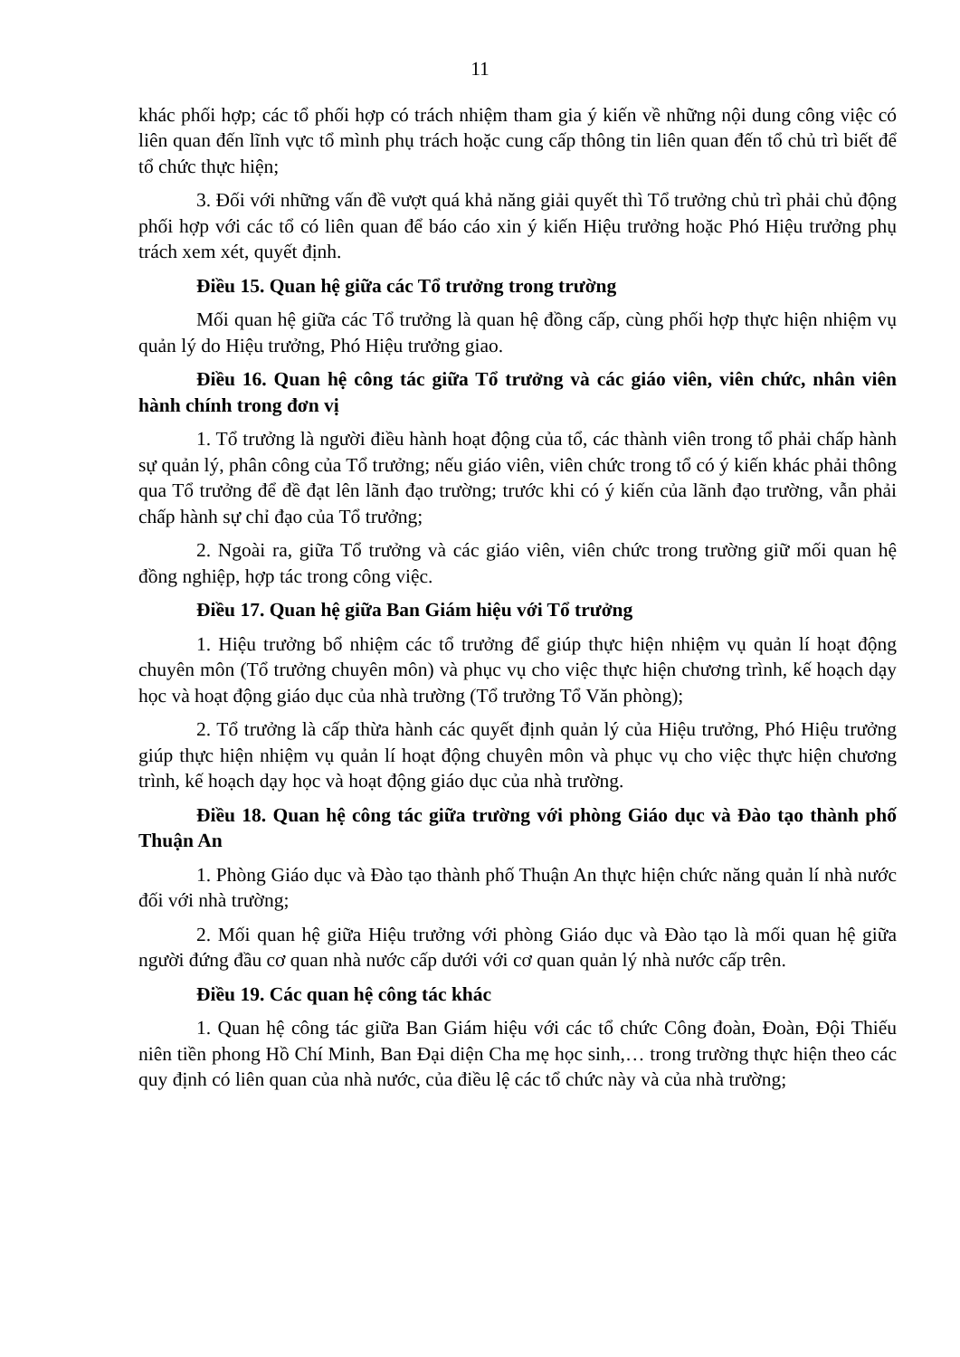11
khác phối hợp; các tổ phối hợp có trách nhiệm tham gia ý kiến về những nội dung công việc có liên quan đến lĩnh vực tổ mình phụ trách hoặc cung cấp thông tin liên quan đến tổ chủ trì biết để tổ chức thực hiện;
3. Đối với những vấn đề vượt quá khả năng giải quyết thì Tổ trưởng chủ trì phải chủ động phối hợp với các tổ có liên quan để báo cáo xin ý kiến Hiệu trưởng hoặc Phó Hiệu trưởng phụ trách xem xét, quyết định.
Điều 15. Quan hệ giữa các Tổ trưởng trong trường
Mối quan hệ giữa các Tổ trưởng là quan hệ đồng cấp, cùng phối hợp thực hiện nhiệm vụ quản lý do Hiệu trưởng, Phó Hiệu trưởng giao.
Điều 16. Quan hệ công tác giữa Tổ trưởng và các giáo viên, viên chức, nhân viên hành chính trong đơn vị
1. Tổ trưởng là người điều hành hoạt động của tổ, các thành viên trong tổ phải chấp hành sự quản lý, phân công của Tổ trưởng; nếu giáo viên, viên chức trong tổ có ý kiến khác phải thông qua Tổ trưởng để đề đạt lên lãnh đạo trường; trước khi có ý kiến của lãnh đạo trường, vẫn phải chấp hành sự chỉ đạo của Tổ trưởng;
2. Ngoài ra, giữa Tổ trưởng và các giáo viên, viên chức trong trường giữ mối quan hệ đồng nghiệp, hợp tác trong công việc.
Điều 17. Quan hệ giữa Ban Giám hiệu với Tổ trưởng
1. Hiệu trưởng bổ nhiệm các tổ trưởng để giúp thực hiện nhiệm vụ quản lí hoạt động chuyên môn (Tổ trưởng chuyên môn) và phục vụ cho việc thực hiện chương trình, kế hoạch dạy học và hoạt động giáo dục của nhà trường (Tổ trưởng Tổ Văn phòng);
2. Tổ trưởng là cấp thừa hành các quyết định quản lý của Hiệu trưởng, Phó Hiệu trưởng giúp thực hiện nhiệm vụ quản lí hoạt động chuyên môn và phục vụ cho việc thực hiện chương trình, kế hoạch dạy học và hoạt động giáo dục của nhà trường.
Điều 18. Quan hệ công tác giữa trường với phòng Giáo dục và Đào tạo thành phố Thuận An
1. Phòng Giáo dục và Đào tạo thành phố Thuận An thực hiện chức năng quản lí nhà nước đối với nhà trường;
2. Mối quan hệ giữa Hiệu trưởng với phòng Giáo dục và Đào tạo là mối quan hệ giữa người đứng đầu cơ quan nhà nước cấp dưới với cơ quan quản lý nhà nước cấp trên.
Điều 19. Các quan hệ công tác khác
1. Quan hệ công tác giữa Ban Giám hiệu với các tổ chức Công đoàn, Đoàn, Đội Thiếu niên tiền phong Hồ Chí Minh, Ban Đại diện Cha mẹ học sinh,… trong trường thực hiện theo các quy định có liên quan của nhà nước, của điều lệ các tổ chức này và của nhà trường;